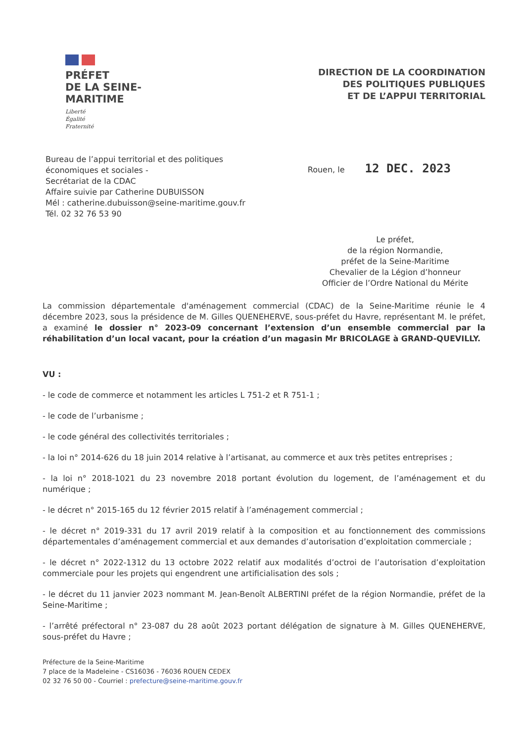PRÉFET
DE LA SEINE-
MARITIME
Liberté
Égalité
Fraternité
DIRECTION DE LA COORDINATION
DES POLITIQUES PUBLIQUES
ET DE L’APPUI TERRITORIAL
Bureau de l’appui territorial et des politiques
économiques et sociales -
Secrétariat de la CDAC
Affaire suivie par Catherine DUBUISSON
Mél : catherine.dubuisson@seine-maritime.gouv.fr
Tél. 02 32 76 53 90
Rouen, le 12 DEC. 2023
Le préfet,
de la région Normandie,
préfet de la Seine-Maritime
Chevalier de la Légion d’honneur
Officier de l’Ordre National du Mérite
La commission départementale d'aménagement commercial (CDAC) de la Seine-Maritime réunie le 4 décembre 2023, sous la présidence de M. Gilles QUENEHERVE, sous-préfet du Havre, représentant M. le préfet, a examiné le dossier n° 2023-09 concernant l’extension d’un ensemble commercial par la réhabilitation d’un local vacant, pour la création d’un magasin Mr BRICOLAGE à GRAND-QUEVILLY.
VU :
- le code de commerce et notamment les articles L 751-2 et R 751-1 ;
- le code de l’urbanisme ;
- le code général des collectivités territoriales ;
- la loi n° 2014-626 du 18 juin 2014 relative à l’artisanat, au commerce et aux très petites entreprises ;
- la loi n° 2018-1021 du 23 novembre 2018 portant évolution du logement, de l’aménagement et du numérique ;
- le décret n° 2015-165 du 12 février 2015 relatif à l’aménagement commercial ;
- le décret n° 2019-331 du 17 avril 2019 relatif à la composition et au fonctionnement des commissions départementales d’aménagement commercial et aux demandes d’autorisation d’exploitation commerciale ;
- le décret n° 2022-1312 du 13 octobre 2022 relatif aux modalités d’octroi de l’autorisation d’exploitation commerciale pour les projets qui engendrent une artificialisation des sols ;
- le décret du 11 janvier 2023 nommant M. Jean-Benoît ALBERTINI préfet de la région Normandie, préfet de la Seine-Maritime ;
- l’arrêté préfectoral n° 23-087 du 28 août 2023 portant délégation de signature à M. Gilles QUENEHERVE, sous-préfet du Havre ;
Préfecture de la Seine-Maritime
7 place de la Madeleine - CS16036 - 76036 ROUEN CEDEX
02 32 76 50 00 - Courriel : prefecture@seine-maritime.gouv.fr